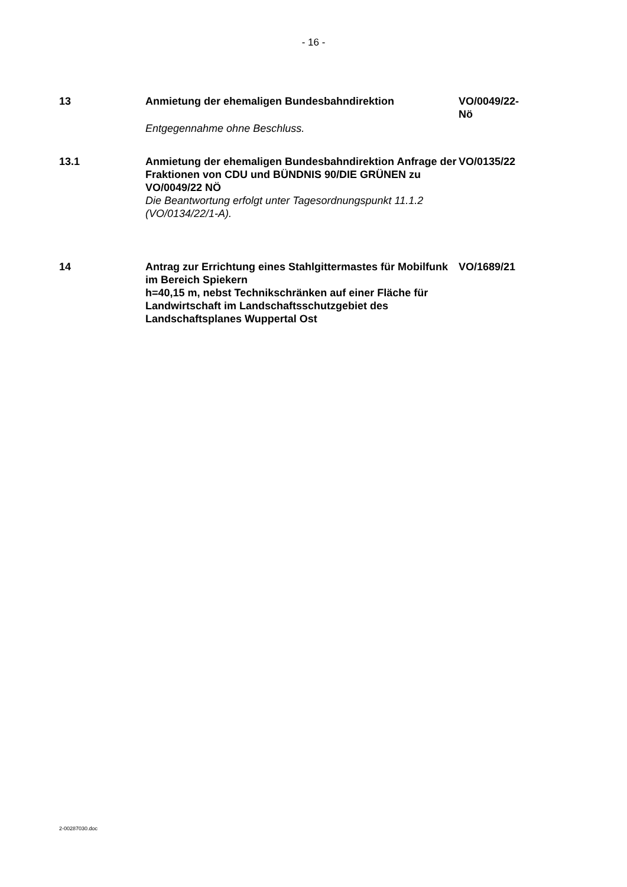- 16 -
13 Anmietung der ehemaligen Bundesbahndirektion
Entgegennahme ohne Beschluss.
VO/0049/22-
Nö
13.1 Anmietung der ehemaligen Bundesbahndirektion Anfrage der Fraktionen von CDU und BÜNDNIS 90/DIE GRÜNEN zu VO/0049/22 NÖ
Die Beantwortung erfolgt unter Tagesordnungspunkt 11.1.2
(VO/0134/22/1-A).
VO/0135/22
14 Antrag zur Errichtung eines Stahlgittermastes für Mobilfunk im Bereich Spiekern
h=40,15 m, nebst Technikschränken auf einer Fläche für Landwirtschaft im Landschaftsschutzgebiet des Landschaftsplanes Wuppertal Ost
VO/1689/21
2-00287030.doc